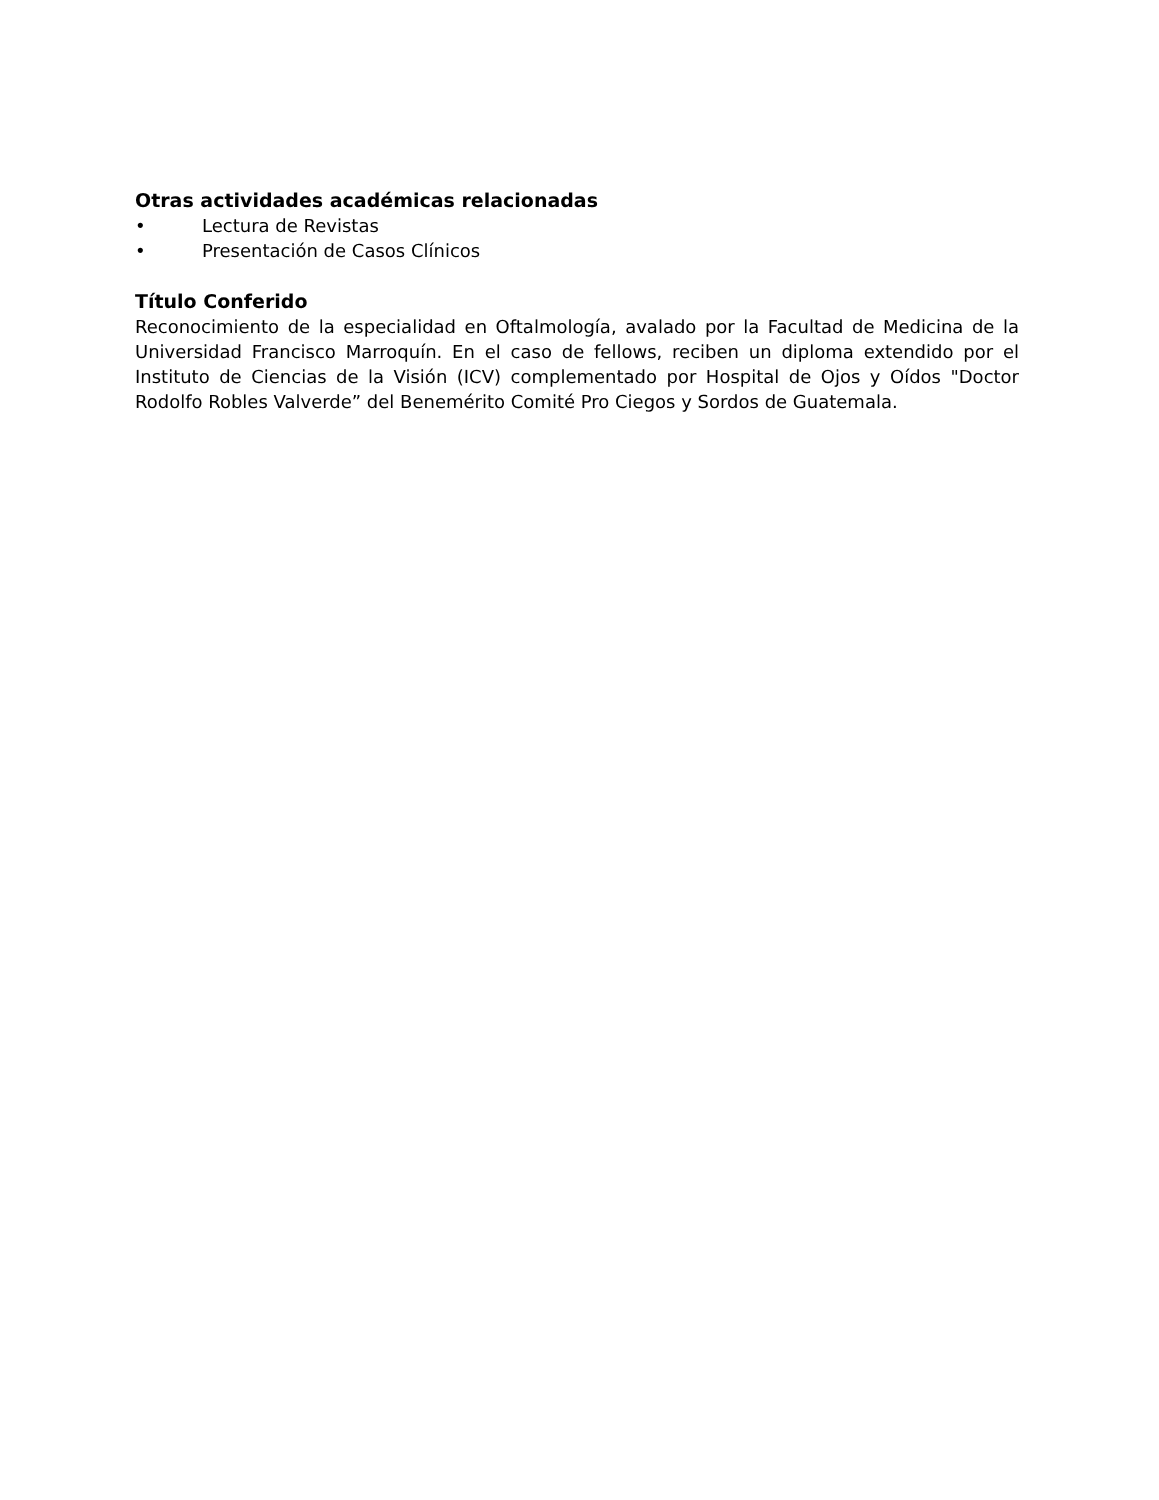Otras actividades académicas relacionadas
• Lectura de Revistas
• Presentación de Casos Clínicos
Título Conferido
Reconocimiento de la especialidad en Oftalmología, avalado por la Facultad de Medicina de la Universidad Francisco Marroquín. En el caso de fellows, reciben un diploma extendido por el Instituto de Ciencias de la Visión (ICV) complementado por Hospital de Ojos y Oídos "Doctor Rodolfo Robles Valverde” del Benemérito Comité Pro Ciegos y Sordos de Guatemala.